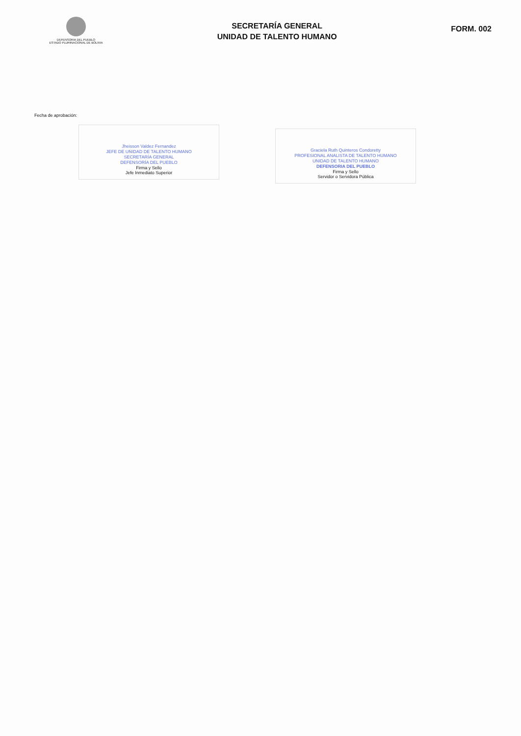DEFENSORIA DEL PUEBLO
ESTADO PLURINACIONAL DE BOLIVIA
SECRETARÍA GENERAL
UNIDAD DE TALENTO HUMANO
FORM. 002
Fecha de aprobación:
Jheisson Valdez Fernandez
JEFE DE UNIDAD DE TALENTO HUMANO
SECRETARÍA GENERAL
DEFENSORÍA DEL PUEBLO
Firma y Sello
Jefe Inmediato Superior
Graciela Ruth Quinteros Condoretty
PROFESIONAL ANALISTA DE TALENTO HUMANO
UNIDAD DE TALENTO HUMANO
DEFENSORIA DEL PUEBLO
Firma y Sello
Servidor o Servidora Pública